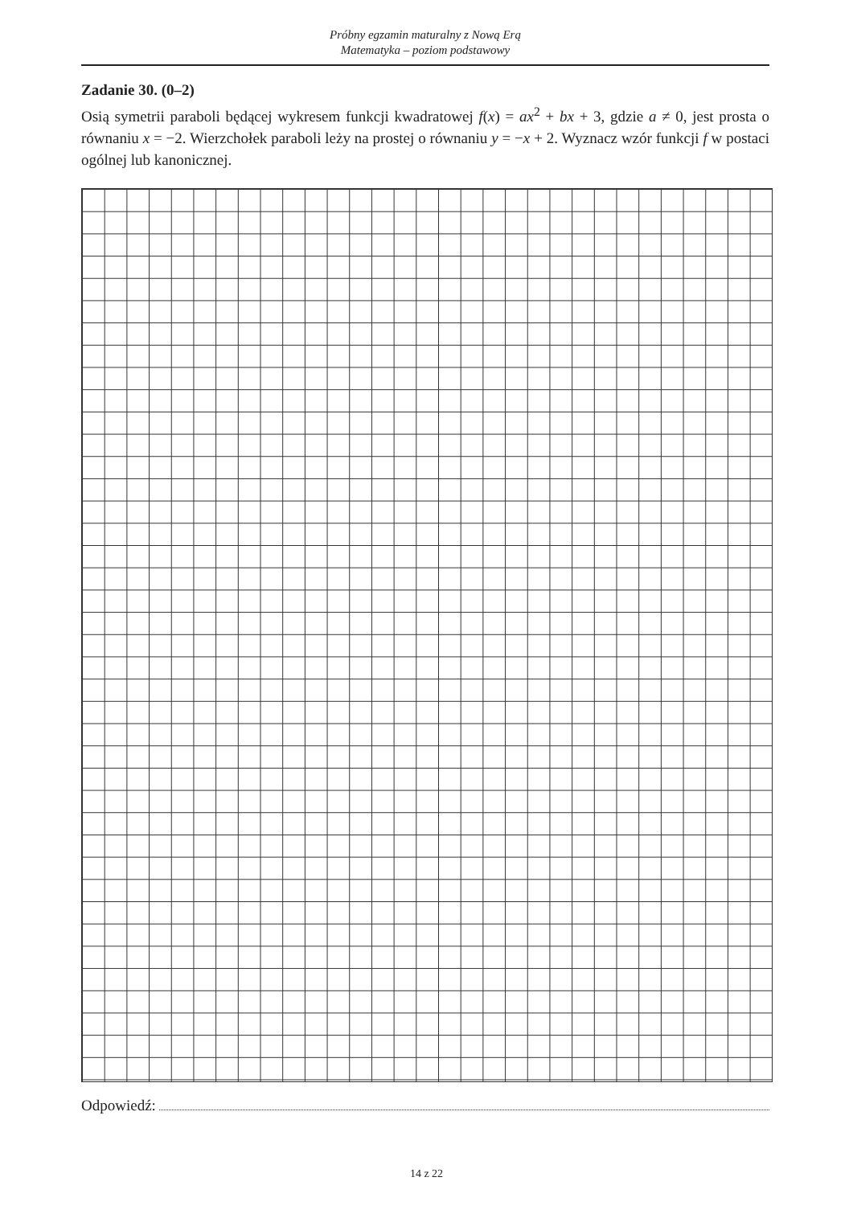Próbny egzamin maturalny z Nową Erą
Matematyka – poziom podstawowy
Zadanie 30. (0–2)
Osią symetrii paraboli będącej wykresem funkcji kwadratowej f(x) = ax<sup>2</sup> + bx + 3, gdzie a ≠ 0, jest prosta o równaniu x = −2. Wierzchołek paraboli leży na prostej o równaniu y = −x + 2. Wyznacz wzór funkcji f w postaci ogólnej lub kanonicznej.
Odpowiedź:
14 z 22